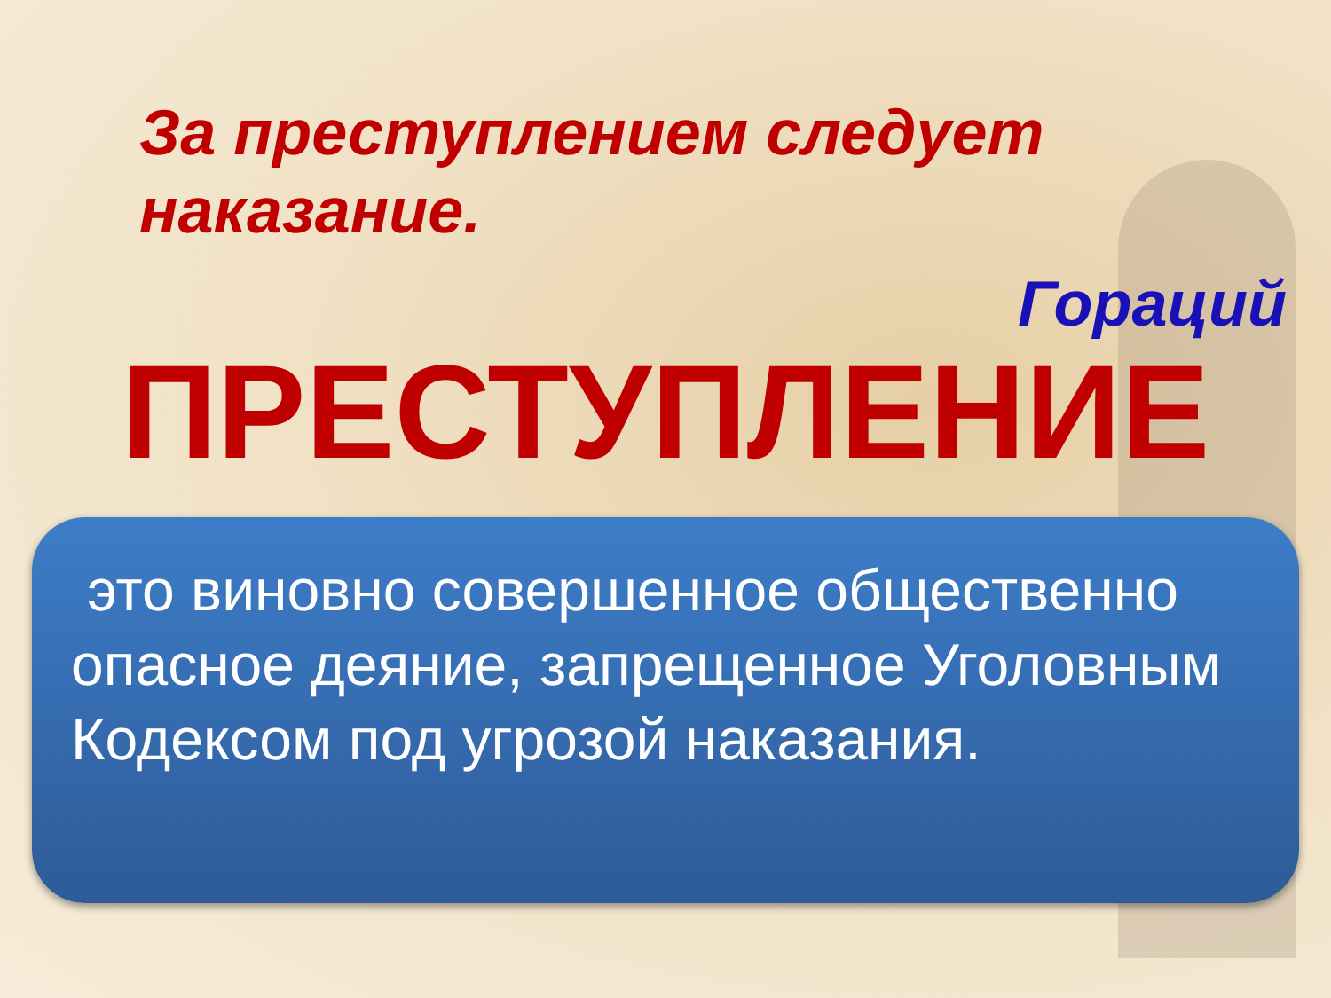За преступлением следует наказание.
Гораций
ПРЕСТУПЛЕНИЕ
это виновно совершенное общественно опасное деяние, запрещенное Уголовным Кодексом под угрозой наказания.